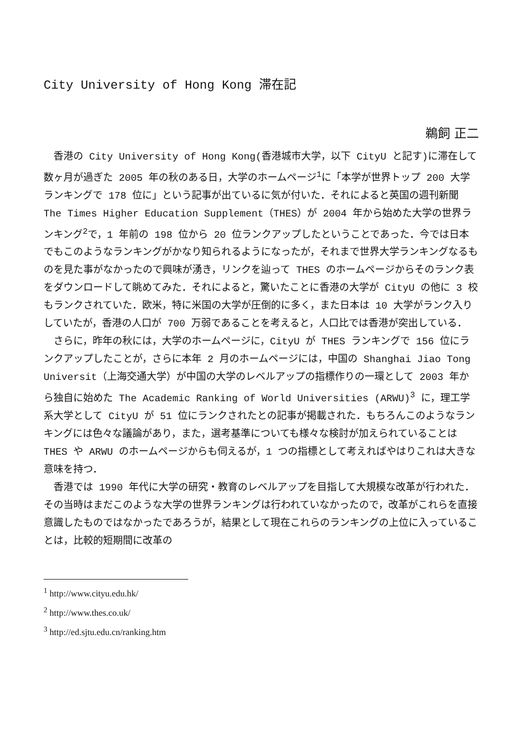City University of Hong Kong 滞在記
鵜飼 正二
香港の City University of Hong Kong(香港城市大学，以下 CityU と記す)に滞在して数ヶ月が過ぎた 2005 年の秋のある日，大学のホームページ<sup>1</sup>に「本学が世界トップ 200 大学ランキングで 178 位に」という記事が出ているに気が付いた．それによると英国の週刊新聞 The Times Higher Education Supplement（THES）が 2004 年から始めた大学の世界ランキング<sup>2</sup>で，1 年前の 198 位から 20 位ランクアップしたということであった．今では日本でもこのようなランキングがかなり知られるようになったが，それまで世界大学ランキングなるものを見た事がなかったので興味が湧き，リンクを辿って THES のホームページからそのランク表をダウンロードして眺めてみた．それによると，驚いたことに香港の大学が CityU の他に 3 校もランクされていた．欧米，特に米国の大学が圧倒的に多く，また日本は 10 大学がランク入りしていたが，香港の人口が 700 万弱であることを考えると，人口比では香港が突出している．
さらに，昨年の秋には，大学のホームページに，CityU が THES ランキングで 156 位にランクアップしたことが，さらに本年 2 月のホームページには，中国の Shanghai Jiao Tong Universit（上海交通大学）が中国の大学のレベルアップの指標作りの一環として 2003 年から独自に始めた The Academic Ranking of World Universities (ARWU)<sup>3</sup> に，理工学系大学として CityU が 51 位にランクされたとの記事が掲載された．もちろんこのようなランキングには色々な議論があり，また，選考基準についても様々な検討が加えられていることは THES や ARWU のホームページからも伺えるが，1 つの指標として考えればやはりこれは大きな意味を持つ．
香港では 1990 年代に大学の研究・教育のレベルアップを目指して大規模な改革が行われた．その当時はまだこのような大学の世界ランキングは行われていなかったので，改革がこれらを直接意識したものではなかったであろうが，結果として現在これらのランキングの上位に入っていることは，比較的短期間に改革の
<sup>1</sup> http://www.cityu.edu.hk/
<sup>2</sup> http://www.thes.co.uk/
<sup>3</sup> http://ed.sjtu.edu.cn/ranking.htm